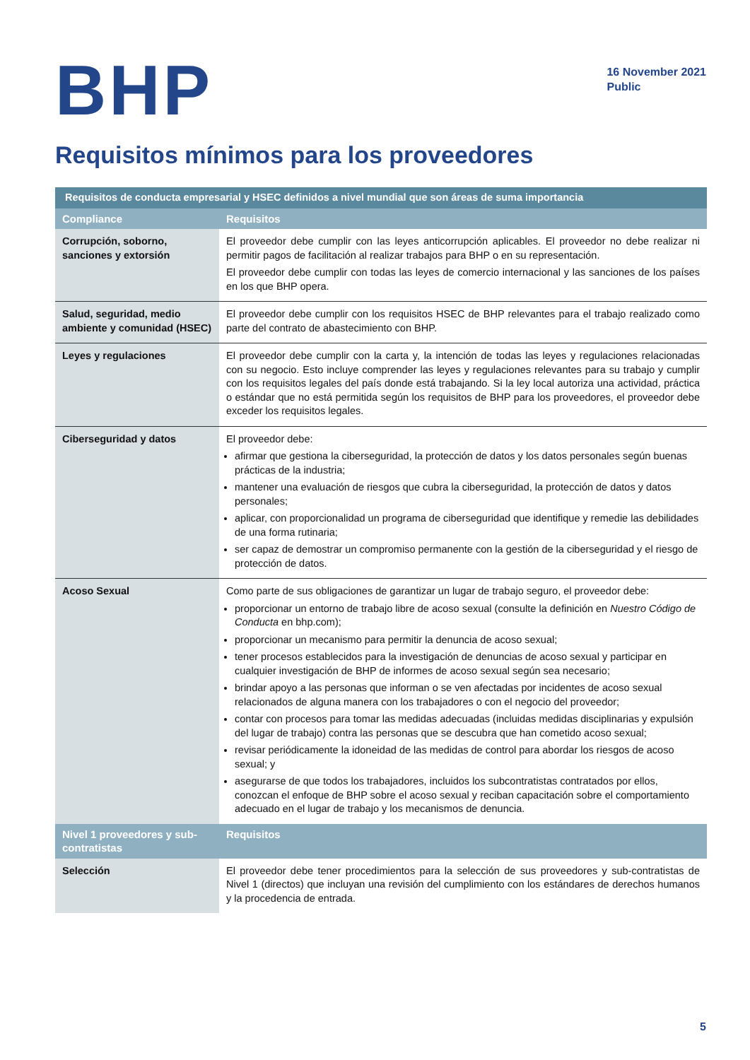BHP
16 November 2021
Public
Requisitos mínimos para los proveedores
| Requisitos de conducta empresarial y HSEC definidos a nivel mundial que son áreas de suma importancia | |
| --- | --- |
| Compliance | Requisitos |
| Corrupción, soborno, sanciones y extorsión | El proveedor debe cumplir con las leyes anticorrupción aplicables. El proveedor no debe realizar ni permitir pagos de facilitación al realizar trabajos para BHP o en su representación. El proveedor debe cumplir con todas las leyes de comercio internacional y las sanciones de los países en los que BHP opera. |
| Salud, seguridad, medio ambiente y comunidad (HSEC) | El proveedor debe cumplir con los requisitos HSEC de BHP relevantes para el trabajo realizado como parte del contrato de abastecimiento con BHP. |
| Leyes y regulaciones | El proveedor debe cumplir con la carta y, la intención de todas las leyes y regulaciones relacionadas con su negocio. Esto incluye comprender las leyes y regulaciones relevantes para su trabajo y cumplir con los requisitos legales del país donde está trabajando. Si la ley local autoriza una actividad, práctica o estándar que no está permitida según los requisitos de BHP para los proveedores, el proveedor debe exceder los requisitos legales. |
| Ciberseguridad y datos | El proveedor debe: afirmar que gestiona la ciberseguridad, la protección de datos y los datos personales según buenas prácticas de la industria; mantener una evaluación de riesgos que cubra la ciberseguridad, la protección de datos y datos personales; aplicar, con proporcionalidad un programa de ciberseguridad que identifique y remedie las debilidades de una forma rutinaria; ser capaz de demostrar un compromiso permanente con la gestión de la ciberseguridad y el riesgo de protección de datos. |
| Acoso Sexual | Como parte de sus obligaciones de garantizar un lugar de trabajo seguro, el proveedor debe: proporcionar un entorno de trabajo libre de acoso sexual (consulte la definición en Nuestro Código de Conducta en bhp.com); proporcionar un mecanismo para permitir la denuncia de acoso sexual; tener procesos establecidos para la investigación de denuncias de acoso sexual y participar en cualquier investigación de BHP de informes de acoso sexual según sea necesario; brindar apoyo a las personas que informan o se ven afectadas por incidentes de acoso sexual relacionados de alguna manera con los trabajadores o con el negocio del proveedor; contar con procesos para tomar las medidas adecuadas (incluidas medidas disciplinarias y expulsión del lugar de trabajo) contra las personas que se descubra que han cometido acoso sexual; revisar periódicamente la idoneidad de las medidas de control para abordar los riesgos de acoso sexual; y asegurarse de que todos los trabajadores, incluidos los subcontratistas contratados por ellos, conozcan el enfoque de BHP sobre el acoso sexual y reciban capacitación sobre el comportamiento adecuado en el lugar de trabajo y los mecanismos de denuncia. |
| Nivel 1 proveedores y sub-contratistas | Requisitos |
| Selección | El proveedor debe tener procedimientos para la selección de sus proveedores y sub-contratistas de Nivel 1 (directos) que incluyan una revisión del cumplimiento con los estándares de derechos humanos y la procedencia de entrada. |
5